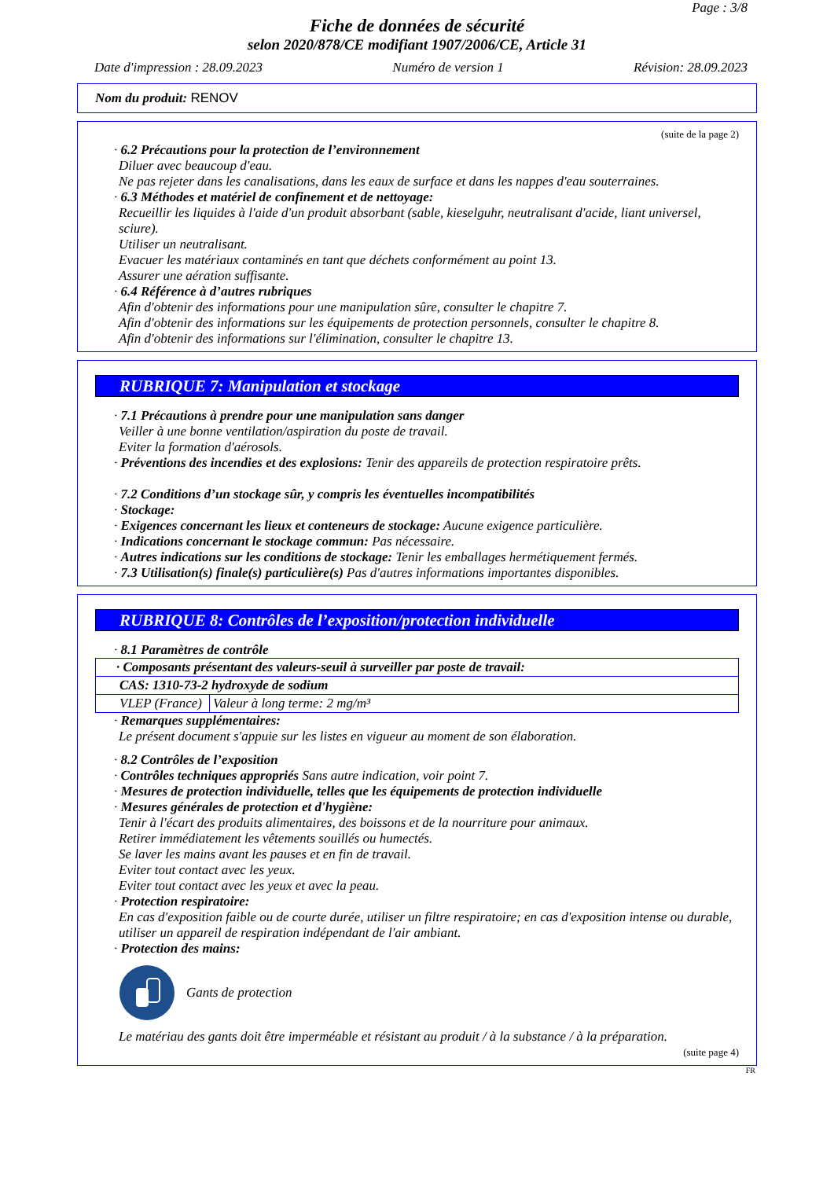Page : 3/8
Fiche de données de sécurité
selon 2020/878/CE modifiant 1907/2006/CE, Article 31
Date d'impression : 28.09.2023 Numéro de version 1 Révision: 28.09.2023
Nom du produit: RENOV
(suite de la page 2)
· 6.2 Précautions pour la protection de l’environnement
Diluer avec beaucoup d'eau.
Ne pas rejeter dans les canalisations, dans les eaux de surface et dans les nappes d'eau souterraines.
· 6.3 Méthodes et matériel de confinement et de nettoyage:
Recueillir les liquides à l'aide d'un produit absorbant (sable, kieselguhr, neutralisant d'acide, liant universel, sciure).
Utiliser un neutralisant.
Evacuer les matériaux contaminés en tant que déchets conformément au point 13.
Assurer une aération suffisante.
· 6.4 Référence à d’autres rubriques
Afin d'obtenir des informations pour une manipulation sûre, consulter le chapitre 7.
Afin d'obtenir des informations sur les équipements de protection personnels, consulter le chapitre 8.
Afin d'obtenir des informations sur l'élimination, consulter le chapitre 13.
RUBRIQUE 7: Manipulation et stockage
· 7.1 Précautions à prendre pour une manipulation sans danger
Veiller à une bonne ventilation/aspiration du poste de travail.
Eviter la formation d'aérosols.
· Préventions des incendies et des explosions: Tenir des appareils de protection respiratoire prêts.
· 7.2 Conditions d’un stockage sûr, y compris les éventuelles incompatibilités
· Stockage:
· Exigences concernant les lieux et conteneurs de stockage: Aucune exigence particulière.
· Indications concernant le stockage commun: Pas nécessaire.
· Autres indications sur les conditions de stockage: Tenir les emballages hermétiquement fermés.
· 7.3 Utilisation(s) finale(s) particulière(s) Pas d'autres informations importantes disponibles.
RUBRIQUE 8: Contrôles de l’exposition/protection individuelle
· 8.1 Paramètres de contrôle
| · Composants présentant des valeurs-seuil à surveiller par poste de travail: | |
| CAS: 1310-73-2 hydroxyde de sodium | |
| VLEP (France) | Valeur à long terme: 2 mg/m³ |
· Remarques supplémentaires:
Le présent document s'appuie sur les listes en vigueur au moment de son élaboration.
· 8.2 Contrôles de l’exposition
· Contrôles techniques appropriés Sans autre indication, voir point 7.
· Mesures de protection individuelle, telles que les équipements de protection individuelle
· Mesures générales de protection et d'hygiène:
Tenir à l'écart des produits alimentaires, des boissons et de la nourriture pour animaux.
Retirer immédiatement les vêtements souillés ou humectés.
Se laver les mains avant les pauses et en fin de travail.
Eviter tout contact avec les yeux.
Eviter tout contact avec les yeux et avec la peau.
· Protection respiratoire:
En cas d'exposition faible ou de courte durée, utiliser un filtre respiratoire; en cas d'exposition intense ou durable, utiliser un appareil de respiration indépendant de l'air ambiant.
· Protection des mains:
Gants de protection
Le matériau des gants doit être imperméable et résistant au produit / à la substance / à la préparation.
(suite page 4)
FR